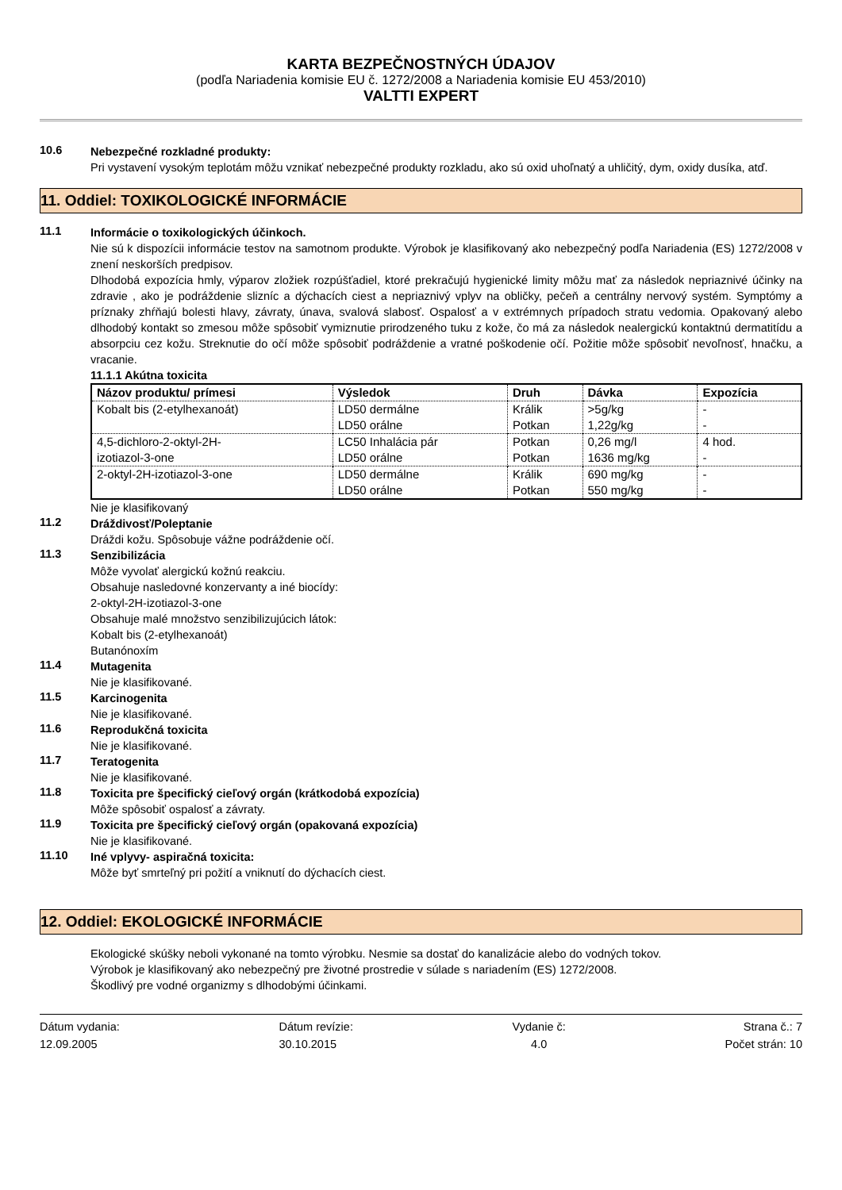KARTA BEZPEČNOSTNÝCH ÚDAJOV
(podľa Nariadenia komisie EU č. 1272/2008 a Nariadenia komisie EU 453/2010)
VALTTI EXPERT
10.6
Nebezpečné rozkladné produkty:
Pri vystavení vysokým teplotám môžu vznikať nebezpečné produkty rozkladu, ako sú oxid uhoľnatý a uhličitý, dym, oxidy dusíka, atď.
11. Oddiel: TOXIKOLOGICKÉ INFORMÁCIE
11.1
Informácie o toxikologických účinkoch.
Nie sú k dispozícii informácie testov na samotnom produkte. Výrobok je klasifikovaný ako nebezpečný podľa Nariadenia (ES) 1272/2008 v znení neskorších predpisov.
Dlhodobá expozícia hmly, výparov zložiek rozpúšťadiel, ktoré prekračujú hygienické limity môžu mať za následok nepriaznivé účinky na zdravie , ako je podráždenie slizníc a dýchacích ciest a nepriaznivý vplyv na obličky, pečeň a centrálny nervový systém. Symptómy a príznaky zhŕňajú bolesti hlavy, závraty, únava, svalová slabosť. Ospalosť a v extrémnych prípadoch stratu vedomia. Opakovaný alebo dlhodobý kontakt so zmesou môže spôsobiť vymiznutie prirodzeného tuku z kože, čo má za následok nealergickú kontaktnú dermatitídu a absorpciu cez kožu. Streknutie do očí môže spôsobiť podráždenie a vratné poškodenie očí. Požitie môže spôsobiť nevoľnosť, hnačku, a vracanie.
11.1.1 Akútna toxicita
| Názov produktu/ prímesi | Výsledok | Druh | Dávka | Expozícia |
| --- | --- | --- | --- | --- |
| Kobalt bis (2-etylhexanoát) | LD50 dermálne LD50 orálne | Králik Potkan | >5g/kg 1,22g/kg | - - |
| 4,5-dichloro-2-oktyl-2H- izotiazol-3-one | LC50 Inhalácia pár LD50 orálne | Potkan Potkan | 0,26 mg/l 1636 mg/kg | 4 hod. - |
| 2-oktyl-2H-izotiazol-3-one | LD50 dermálne LD50 orálne | Králik Potkan | 690 mg/kg 550 mg/kg | - - |
Nie je klasifikovaný
11.2
Dráždivosť/Poleptanie
Dráždi kožu. Spôsobuje vážne podráždenie očí.
11.3
Senzibilizácia
Môže vyvolať alergickú kožnú reakciu.
Obsahuje nasledovné konzervanty a iné biocídy:
2-oktyl-2H-izotiazol-3-one
Obsahuje malé množstvo senzibilizujúcich látok:
Kobalt bis (2-etylhexanoát)
Butanónoxím
11.4
Mutagenita
Nie je klasifikované.
11.5
Karcinogenita
Nie je klasifikované.
11.6
Reprodukčná toxicita
Nie je klasifikované.
11.7
Teratogenita
Nie je klasifikované.
11.8
Toxicita pre špecifický cieľový orgán (krátkodobá expozícia)
Môže spôsobiť ospalosť a závraty.
11.9
Toxicita pre špecifický cieľový orgán (opakovaná expozícia)
Nie je klasifikované.
11.10
Iné vplyvy- aspiračná toxicita:
Môže byť smrteľný pri požití a vniknutí do dýchacích ciest.
12. Oddiel: EKOLOGICKÉ INFORMÁCIE
Ekologické skúšky neboli vykonané na tomto výrobku. Nesmie sa dostať do kanalizácie alebo do vodných tokov.
Výrobok je klasifikovaný ako nebezpečný pre životné prostredie v súlade s nariadením (ES) 1272/2008.
Škodlivý pre vodné organizmy s dlhodobými účinkami.
Dátum vydania:
12.09.2005
Dátum revízie:
30.10.2015
Vydanie č:
4.0
Strana č.: 7
Počet strán: 10